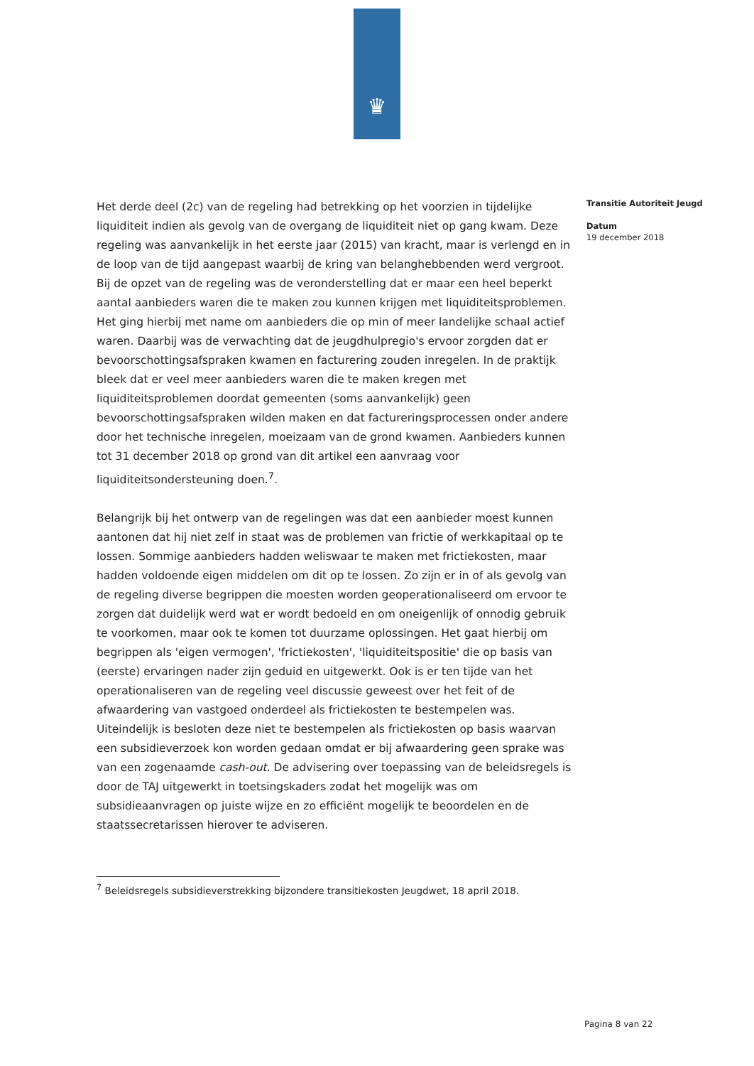♛
Het derde deel (2c) van de regeling had betrekking op het voorzien in tijdelijke liquiditeit indien als gevolg van de overgang de liquiditeit niet op gang kwam. Deze regeling was aanvankelijk in het eerste jaar (2015) van kracht, maar is verlengd en in de loop van de tijd aangepast waarbij de kring van belanghebbenden werd vergroot. Bij de opzet van de regeling was de veronderstelling dat er maar een heel beperkt aantal aanbieders waren die te maken zou kunnen krijgen met liquiditeitsproblemen. Het ging hierbij met name om aanbieders die op min of meer landelijke schaal actief waren. Daarbij was de verwachting dat de jeugdhulpregio's ervoor zorgden dat er bevoorschottingsafspraken kwamen en facturering zouden inregelen. In de praktijk bleek dat er veel meer aanbieders waren die te maken kregen met liquiditeitsproblemen doordat gemeenten (soms aanvankelijk) geen bevoorschottingsafspraken wilden maken en dat factureringsprocessen onder andere door het technische inregelen, moeizaam van de grond kwamen. Aanbieders kunnen tot 31 december 2018 op grond van dit artikel een aanvraag voor liquiditeitsondersteuning doen.<sup>7</sup>.
Belangrijk bij het ontwerp van de regelingen was dat een aanbieder moest kunnen aantonen dat hij niet zelf in staat was de problemen van frictie of werkkapitaal op te lossen. Sommige aanbieders hadden weliswaar te maken met frictiekosten, maar hadden voldoende eigen middelen om dit op te lossen. Zo zijn er in of als gevolg van de regeling diverse begrippen die moesten worden geoperationaliseerd om ervoor te zorgen dat duidelijk werd wat er wordt bedoeld en om oneigenlijk of onnodig gebruik te voorkomen, maar ook te komen tot duurzame oplossingen. Het gaat hierbij om begrippen als 'eigen vermogen', 'frictiekosten', 'liquiditeitspositie' die op basis van (eerste) ervaringen nader zijn geduid en uitgewerkt. Ook is er ten tijde van het operationaliseren van de regeling veel discussie geweest over het feit of de afwaardering van vastgoed onderdeel als frictiekosten te bestempelen was. Uiteindelijk is besloten deze niet te bestempelen als frictiekosten op basis waarvan een subsidieverzoek kon worden gedaan omdat er bij afwaardering geen sprake was van een zogenaamde cash-out. De advisering over toepassing van de beleidsregels is door de TAJ uitgewerkt in toetsingskaders zodat het mogelijk was om subsidieaanvragen op juiste wijze en zo efficiënt mogelijk te beoordelen en de staatssecretarissen hierover te adviseren.
Transitie Autoriteit Jeugd
Datum
19 december 2018
<sup>7</sup> Beleidsregels subsidieverstrekking bijzondere transitiekosten Jeugdwet, 18 april 2018.
Pagina 8 van 22